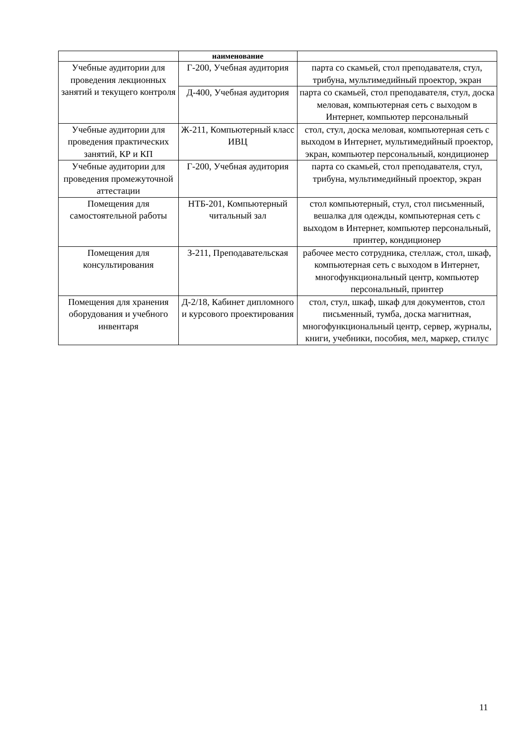| | наименование | |
| Учебные аудитории для проведения лекционных занятий и текущего контроля | Г-200, Учебная аудитория | парта со скамьей, стол преподавателя, стул, трибуна, мультимедийный проектор, экран |
| | Д-400, Учебная аудитория | парта со скамьей, стол преподавателя, стул, доска меловая, компьютерная сеть с выходом в Интернет, компьютер персональный |
| Учебные аудитории для проведения практических занятий, КР и КП | Ж-211, Компьютерный класс ИВЦ | стол, стул, доска меловая, компьютерная сеть с выходом в Интернет, мультимедийный проектор, экран, компьютер персональный, кондиционер |
| Учебные аудитории для проведения промежуточной аттестации | Г-200, Учебная аудитория | парта со скамьей, стол преподавателя, стул, трибуна, мультимедийный проектор, экран |
| Помещения для самостоятельной работы | НТБ-201, Компьютерный читальный зал | стол компьютерный, стул, стол письменный, вешалка для одежды, компьютерная сеть с выходом в Интернет, компьютер персональный, принтер, кондиционер |
| Помещения для консультирования | З-211, Преподавательская | рабочее место сотрудника, стеллаж, стол, шкаф, компьютерная сеть с выходом в Интернет, многофункциональный центр, компьютер персональный, принтер |
| Помещения для хранения оборудования и учебного инвентаря | Д-2/18, Кабинет дипломного и курсового проектирования | стол, стул, шкаф, шкаф для документов, стол письменный, тумба, доска магнитная, многофункциональный центр, сервер, журналы, книги, учебники, пособия, мел, маркер, стилус |
11